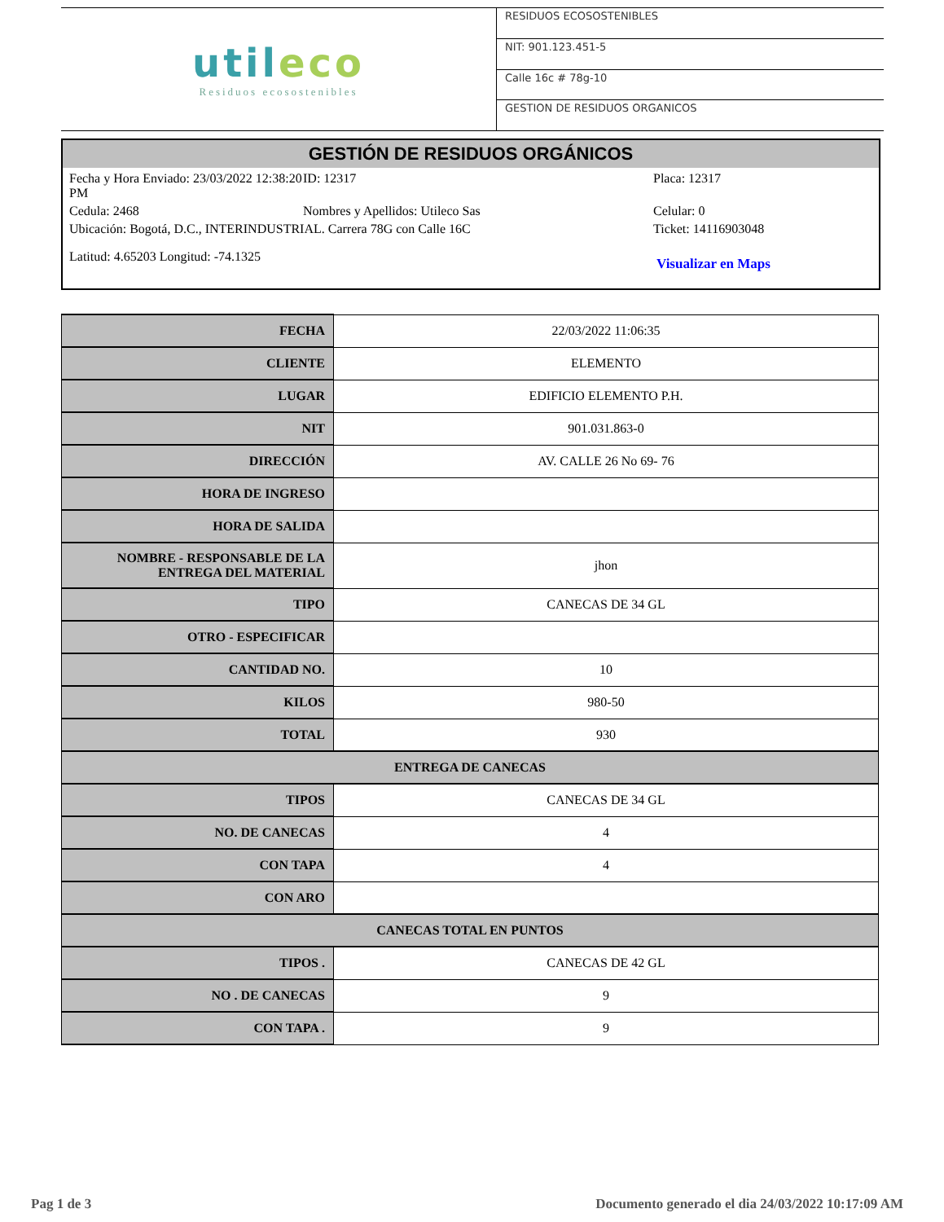utileco
Residuos ecosostenibles
RESIDUOS ECOSOSTENIBLES
NIT: 901.123.451-5
Calle 16c # 78g-10
GESTION DE RESIDUOS ORGANICOS
GESTIÓN DE RESIDUOS ORGÁNICOS
Fecha y Hora Enviado: 23/03/2022 12:38:20 PM
ID: 12317 Placa: 12317
Cedula: 2468 Nombres y Apellidos: Utileco Sas Celular: 0
Ubicación: Bogotá, D.C., INTERINDUSTRIAL. Carrera 78G con Calle 16C Ticket: 14116903048
Latitud: 4.65203 Longitud: -74.1325
Visualizar en Maps
| FECHA | 22/03/2022 11:06:35 |
| CLIENTE | ELEMENTO |
| LUGAR | EDIFICIO ELEMENTO P.H. |
| NIT | 901.031.863-0 |
| DIRECCIÓN | AV. CALLE 26 No 69- 76 |
| HORA DE INGRESO | |
| HORA DE SALIDA | |
| NOMBRE - RESPONSABLE DE LA ENTREGA DEL MATERIAL | jhon |
| TIPO | CANECAS DE 34 GL |
| OTRO - ESPECIFICAR | |
| CANTIDAD NO. | 10 |
| KILOS | 980-50 |
| TOTAL | 930 |
| ENTREGA DE CANECAS | |
| TIPOS | CANECAS DE 34 GL |
| NO. DE CANECAS | 4 |
| CON TAPA | 4 |
| CON ARO | |
| CANECAS TOTAL EN PUNTOS | |
| TIPOS . | CANECAS DE 42 GL |
| NO . DE CANECAS | 9 |
| CON TAPA . | 9 |
Pag 1 de 3
Documento generado el dia 24/03/2022 10:17:09 AM